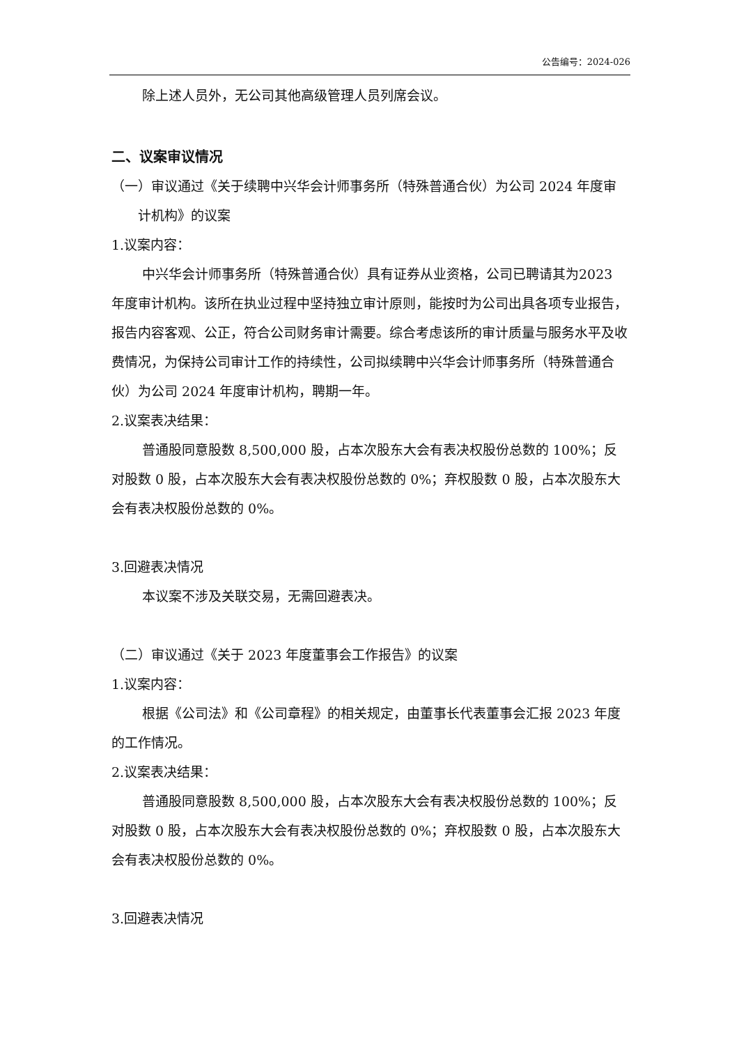公告编号：2024-026
除上述人员外，无公司其他高级管理人员列席会议。
二、议案审议情况
（一）审议通过《关于续聘中兴华会计师事务所（特殊普通合伙）为公司 2024 年度审计机构》的议案
1.议案内容：
中兴华会计师事务所（特殊普通合伙）具有证券从业资格，公司已聘请其为2023 年度审计机构。该所在执业过程中坚持独立审计原则，能按时为公司出具各项专业报告，报告内容客观、公正，符合公司财务审计需要。综合考虑该所的审计质量与服务水平及收费情况，为保持公司审计工作的持续性，公司拟续聘中兴华会计师事务所（特殊普通合伙）为公司 2024 年度审计机构，聘期一年。
2.议案表决结果：
普通股同意股数 8,500,000 股，占本次股东大会有表决权股份总数的 100%；反对股数 0 股，占本次股东大会有表决权股份总数的 0%；弃权股数 0 股，占本次股东大会有表决权股份总数的 0%。
3.回避表决情况
本议案不涉及关联交易，无需回避表决。
（二）审议通过《关于 2023 年度董事会工作报告》的议案
1.议案内容：
根据《公司法》和《公司章程》的相关规定，由董事长代表董事会汇报 2023 年度的工作情况。
2.议案表决结果：
普通股同意股数 8,500,000 股，占本次股东大会有表决权股份总数的 100%；反对股数 0 股，占本次股东大会有表决权股份总数的 0%；弃权股数 0 股，占本次股东大会有表决权股份总数的 0%。
3.回避表决情况